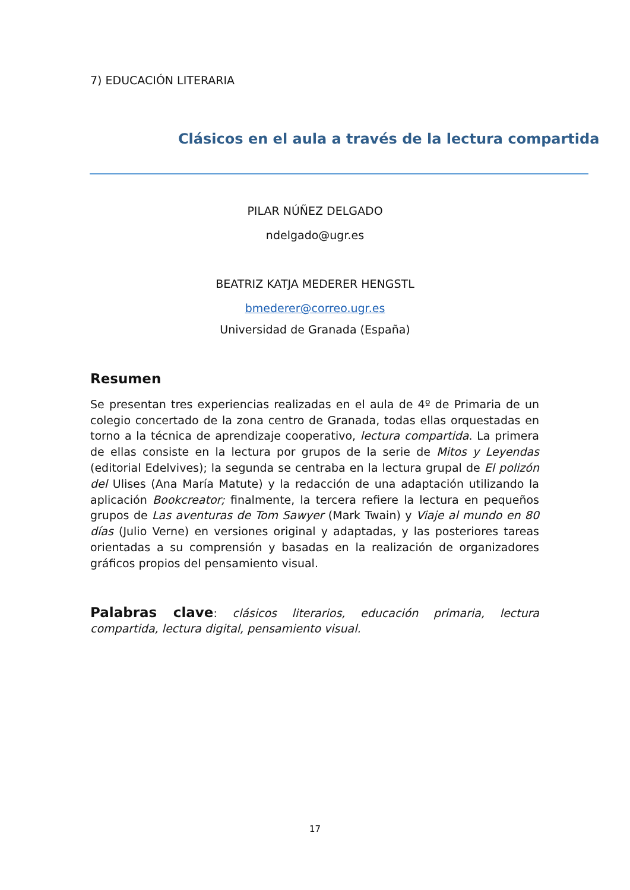7) EDUCACIÓN LITERARIA
Clásicos en el aula a través de la lectura compartida
PILAR NÚÑEZ DELGADO
ndelgado@ugr.es
BEATRIZ KATJA MEDERER HENGSTL
bmederer@correo.ugr.es
Universidad de Granada (España)
Resumen
Se presentan tres experiencias realizadas en el aula de 4º de Primaria de un colegio concertado de la zona centro de Granada, todas ellas orquestadas en torno a la técnica de aprendizaje cooperativo, lectura compartida. La primera de ellas consiste en la lectura por grupos de la serie de Mitos y Leyendas (editorial Edelvives); la segunda se centraba en la lectura grupal de El polizón del Ulises (Ana María Matute) y la redacción de una adaptación utilizando la aplicación Bookcreator; finalmente, la tercera refiere la lectura en pequeños grupos de Las aventuras de Tom Sawyer (Mark Twain) y Viaje al mundo en 80 días (Julio Verne) en versiones original y adaptadas, y las posteriores tareas orientadas a su comprensión y basadas en la realización de organizadores gráficos propios del pensamiento visual.
Palabras clave: clásicos literarios, educación primaria, lectura compartida, lectura digital, pensamiento visual.
17